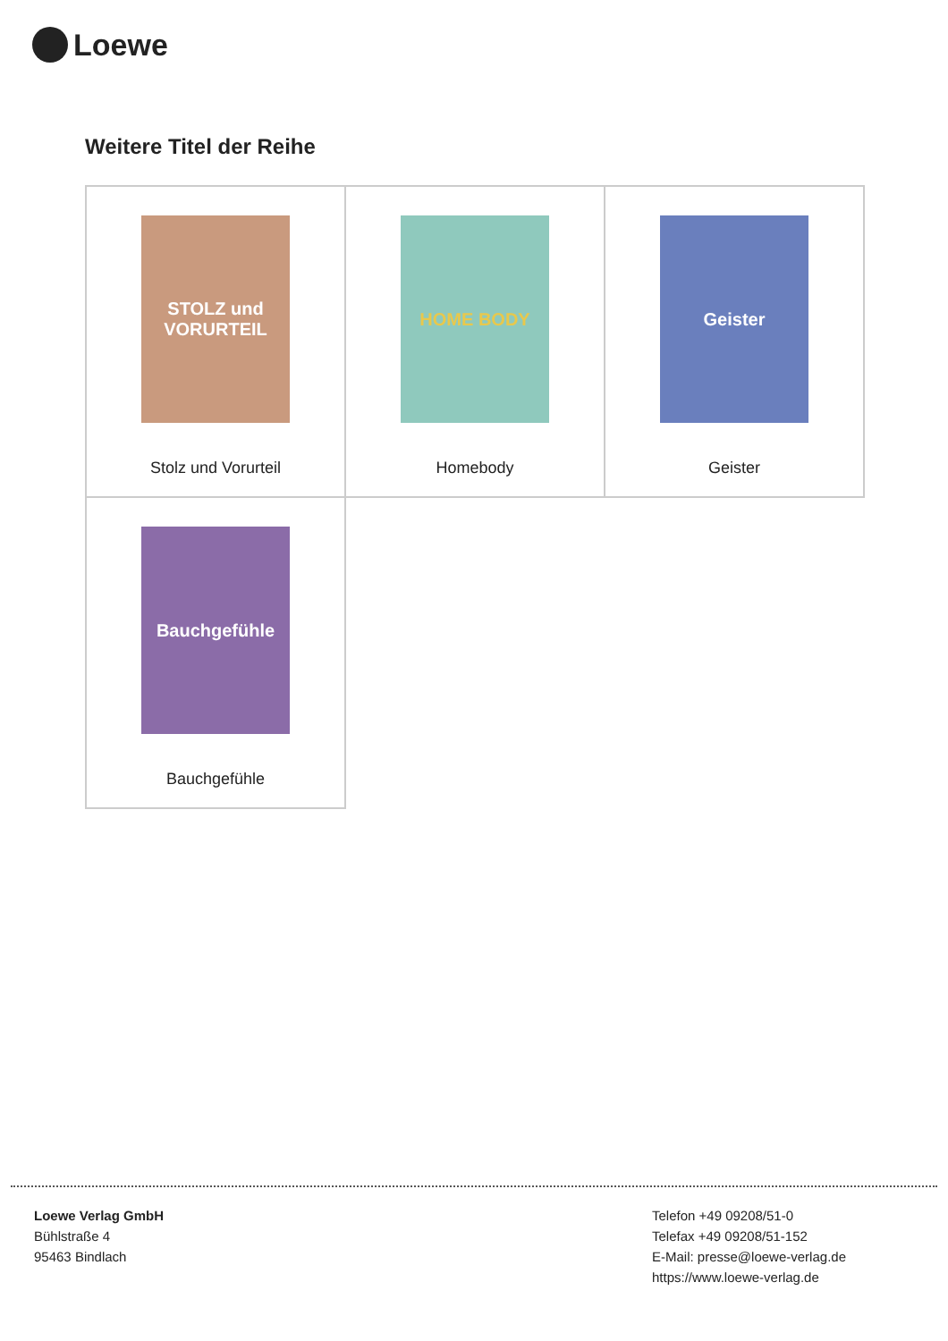Loewe
Weitere Titel der Reihe
| STOLZ und VORURTEIL Stolz und Vorurteil | HOME BODY Homebody | Geister Geister |
| Bauchgefühle Bauchgefühle | | |
Loewe Verlag GmbH
Bühlstraße 4
95463 Bindlach
Telefon +49 09208/51-0
Telefax +49 09208/51-152
E-Mail: presse@loewe-verlag.de
https://www.loewe-verlag.de